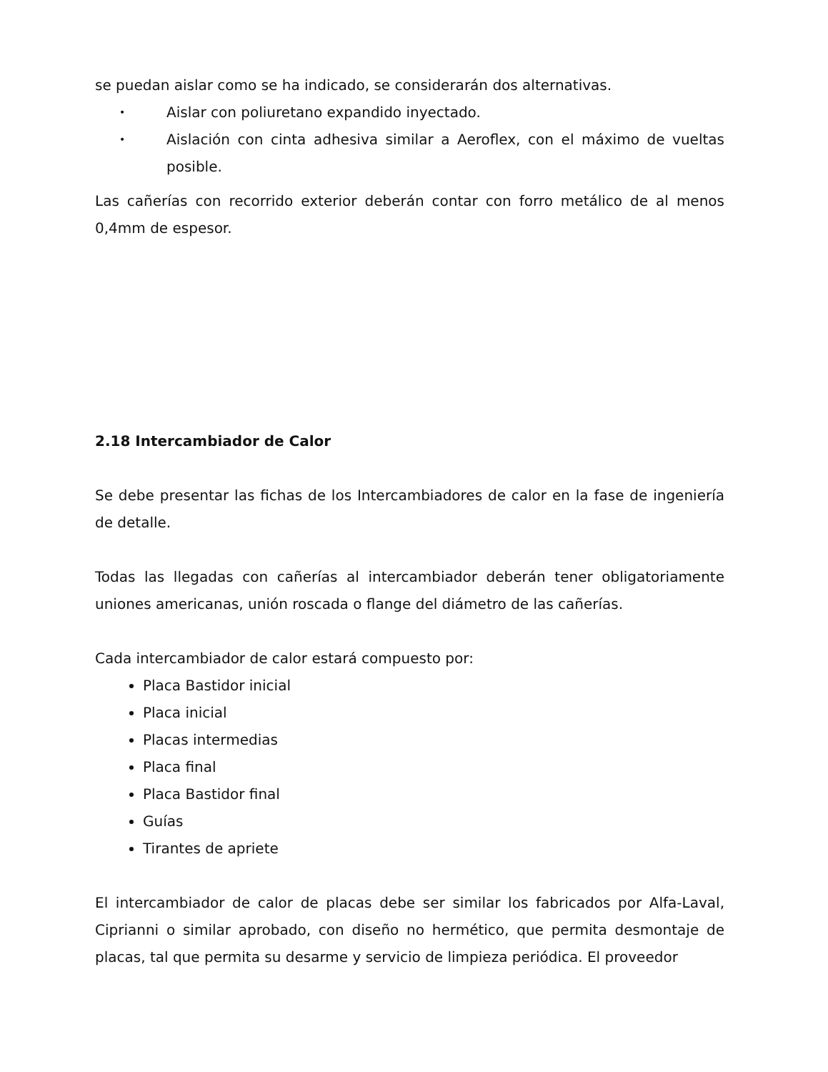se puedan aislar como se ha indicado, se considerarán dos alternativas.
• Aislar con poliuretano expandido inyectado.
• Aislación con cinta adhesiva similar a Aeroflex, con el máximo de vueltas posible.
Las cañerías con recorrido exterior deberán contar con forro metálico de al menos 0,4mm de espesor.
2.18 Intercambiador de Calor
Se debe presentar las fichas de los Intercambiadores de calor en la fase de ingeniería de detalle.
Todas las llegadas con cañerías al intercambiador deberán tener obligatoriamente uniones americanas, unión roscada o flange del diámetro de las cañerías.
Cada intercambiador de calor estará compuesto por:
Placa Bastidor inicial
Placa inicial
Placas intermedias
Placa final
Placa Bastidor final
Guías
Tirantes de apriete
El intercambiador de calor de placas debe ser similar los fabricados por Alfa-Laval, Ciprianni o similar aprobado, con diseño no hermético, que permita desmontaje de placas, tal que permita su desarme y servicio de limpieza periódica. El proveedor